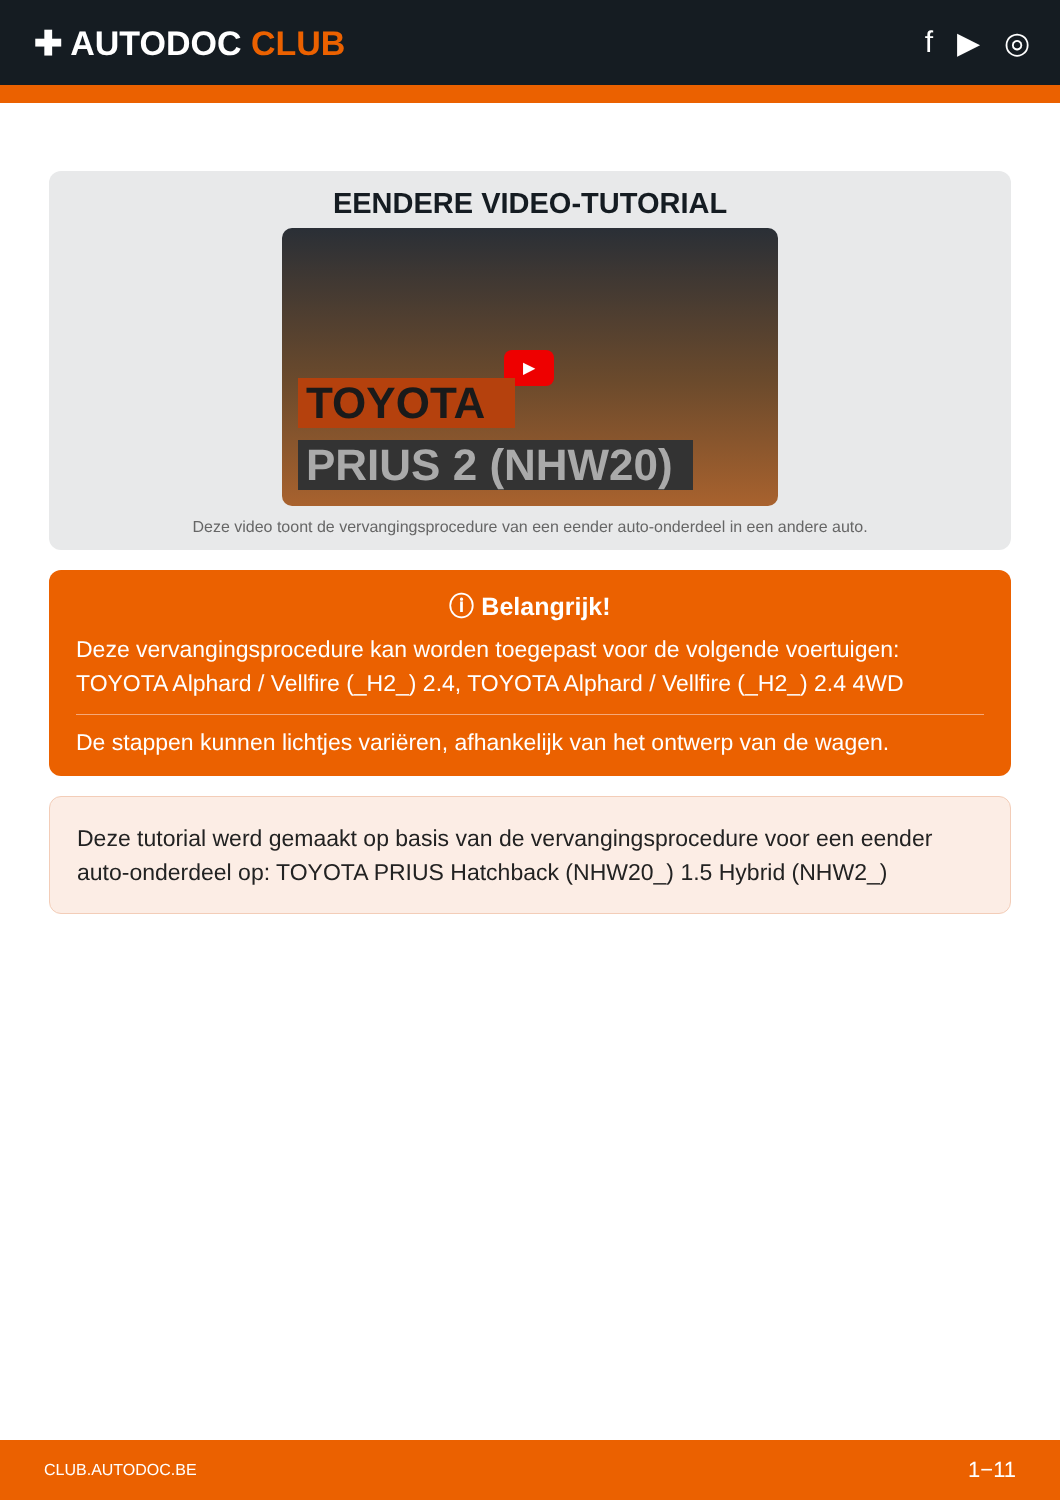✚ AUTODOC CLUB f ▶ ◎
EENDERE VIDEO-TUTORIAL
▶
TOYOTA
PRIUS 2 (NHW20)
Deze video toont de vervangingsprocedure van een eender auto-onderdeel in een andere auto.
ⓘ Belangrijk!
Deze vervangingsprocedure kan worden toegepast voor de volgende voertuigen: TOYOTA Alphard / Vellfire (_H2_) 2.4, TOYOTA Alphard / Vellfire (_H2_) 2.4 4WD
De stappen kunnen lichtjes variëren, afhankelijk van het ontwerp van de wagen.
Deze tutorial werd gemaakt op basis van de vervangingsprocedure voor een eender auto-onderdeel op: TOYOTA PRIUS Hatchback (NHW20_) 1.5 Hybrid (NHW2_)
CLUB.AUTODOC.BE 1−11